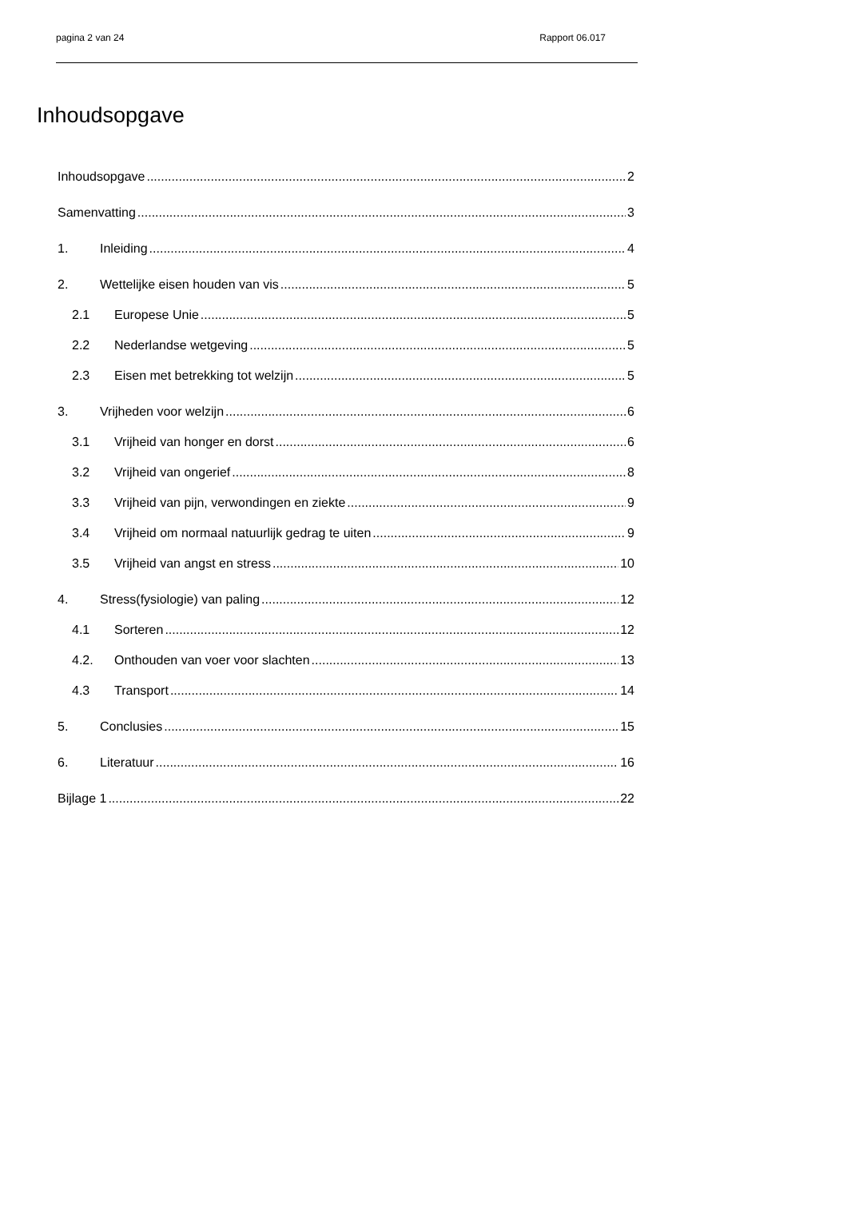pagina 2 van 24 Rapport 06.017
Inhoudsopgave
Inhoudsopgave 2
Samenvatting 3
1. Inleiding 4
2. Wettelijke eisen houden van vis 5
2.1 Europese Unie 5
2.2 Nederlandse wetgeving 5
2.3 Eisen met betrekking tot welzijn 5
3. Vrijheden voor welzijn 6
3.1 Vrijheid van honger en dorst 6
3.2 Vrijheid van ongerief 8
3.3 Vrijheid van pijn, verwondingen en ziekte 9
3.4 Vrijheid om normaal natuurlijk gedrag te uiten 9
3.5 Vrijheid van angst en stress 10
4. Stress(fysiologie) van paling 12
4.1 Sorteren 12
4.2. Onthouden van voer voor slachten 13
4.3 Transport 14
5. Conclusies 15
6. Literatuur 16
Bijlage 1 22